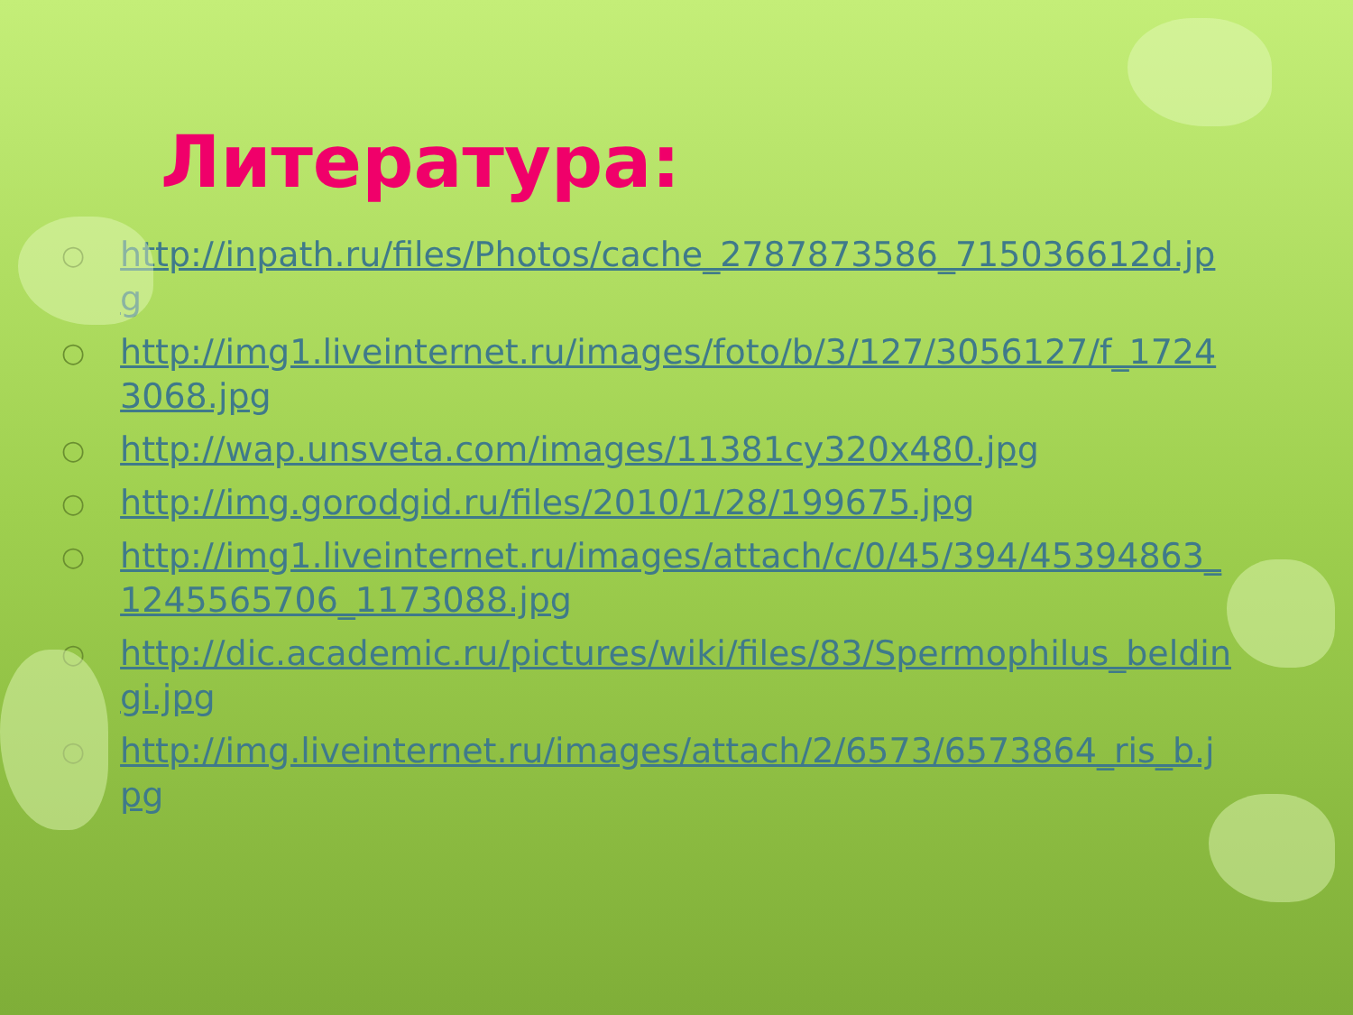Литература:
○ http://inpath.ru/files/Photos/cache_2787873586_715036612d.jpg
○ http://img1.liveinternet.ru/images/foto/b/3/127/3056127/f_17243068.jpg
○ http://wap.unsveta.com/images/11381cy320x480.jpg
○ http://img.gorodgid.ru/files/2010/1/28/199675.jpg
○ http://img1.liveinternet.ru/images/attach/c/0/45/394/45394863_1245565706_1173088.jpg
○ http://dic.academic.ru/pictures/wiki/files/83/Spermophilus_beldingi.jpg
○ http://img.liveinternet.ru/images/attach/2/6573/6573864_ris_b.jpg